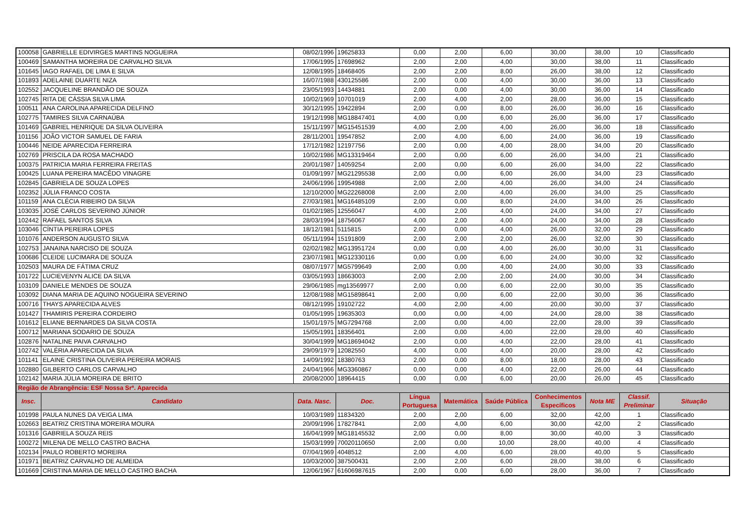| 100058 | GABRIELLE EDIVIRGES MARTINS NOGUEIRA | 08/02/1996 | 19625833 | 0,00 | 2,00 | 6,00 | 30,00 | 38,00 | 10 | Classificado |
| 100469 | SAMANTHA MOREIRA DE CARVALHO SILVA | 17/06/1995 | 17698962 | 2,00 | 2,00 | 4,00 | 30,00 | 38,00 | 11 | Classificado |
| 101645 | IAGO RAFAEL DE LIMA E SILVA | 12/08/1995 | 18468405 | 2,00 | 2,00 | 8,00 | 26,00 | 38,00 | 12 | Classificado |
| 101893 | ADELAINE DUARTE NIZA | 16/07/1988 | 430125586 | 2,00 | 0,00 | 4,00 | 30,00 | 36,00 | 13 | Classificado |
| 102552 | JACQUELINE BRANDÃO DE SOUZA | 23/05/1993 | 14434881 | 2,00 | 0,00 | 4,00 | 30,00 | 36,00 | 14 | Classificado |
| 102745 | RITA DE CÁSSIA SILVA LIMA | 10/02/1969 | 10701019 | 2,00 | 4,00 | 2,00 | 28,00 | 36,00 | 15 | Classificado |
| 100511 | ANA CAROLINA APARECIDA DELFINO | 30/12/1995 | 19422894 | 2,00 | 0,00 | 8,00 | 26,00 | 36,00 | 16 | Classificado |
| 102775 | TAMIRES SILVA CARNAÚBA | 19/12/1998 | MG18847401 | 4,00 | 0,00 | 6,00 | 26,00 | 36,00 | 17 | Classificado |
| 101469 | GABRIEL HENRIQUE DA SILVA OLIVEIRA | 15/11/1997 | MG15451539 | 4,00 | 2,00 | 4,00 | 26,00 | 36,00 | 18 | Classificado |
| 101156 | JOÃO VICTOR SAMUEL DE FARIA | 28/11/2001 | 19547852 | 2,00 | 4,00 | 6,00 | 24,00 | 36,00 | 19 | Classificado |
| 100446 | NEIDE APARECIDA FERREIRA | 17/12/1982 | 12197756 | 2,00 | 0,00 | 4,00 | 28,00 | 34,00 | 20 | Classificado |
| 102769 | PRISCILA DA ROSA MACHADO | 10/02/1986 | MG13319464 | 2,00 | 0,00 | 6,00 | 26,00 | 34,00 | 21 | Classificado |
| 100375 | PATRICIA MARIA FERREIRA FREITAS | 20/01/1987 | 14059254 | 2,00 | 0,00 | 6,00 | 26,00 | 34,00 | 22 | Classificado |
| 100425 | LUANA PEREIRA MACÊDO VINAGRE | 01/09/1997 | MG21295538 | 2,00 | 0,00 | 6,00 | 26,00 | 34,00 | 23 | Classificado |
| 102845 | GABRIELA DE SOUZA LOPES | 24/06/1996 | 19954988 | 2,00 | 2,00 | 4,00 | 26,00 | 34,00 | 24 | Classificado |
| 102352 | JÚLIA FRANCO COSTA | 12/10/2000 | MG22268008 | 2,00 | 2,00 | 4,00 | 26,00 | 34,00 | 25 | Classificado |
| 101159 | ANA CLÉCIA RIBEIRO DA SILVA | 27/03/1981 | MG16485109 | 2,00 | 0,00 | 8,00 | 24,00 | 34,00 | 26 | Classificado |
| 103035 | JOSÉ CARLOS SEVERINO JÚNIOR | 01/02/1985 | 12556047 | 4,00 | 2,00 | 4,00 | 24,00 | 34,00 | 27 | Classificado |
| 102442 | RAFAEL SANTOS SILVA | 28/03/1994 | 18756067 | 4,00 | 2,00 | 4,00 | 24,00 | 34,00 | 28 | Classificado |
| 103046 | CÍNTIA PEREIRA LOPES | 18/12/1981 | 5115815 | 2,00 | 0,00 | 4,00 | 26,00 | 32,00 | 29 | Classificado |
| 101076 | ANDERSON AUGUSTO SILVA | 05/11/1994 | 15191809 | 2,00 | 2,00 | 2,00 | 26,00 | 32,00 | 30 | Classificado |
| 102753 | JANAINA NARCISO DE SOUZA | 02/02/1982 | MG13951724 | 0,00 | 0,00 | 4,00 | 26,00 | 30,00 | 31 | Classificado |
| 100686 | CLEIDE LUCIMARA DE SOUZA | 23/07/1981 | MG12330116 | 0,00 | 0,00 | 6,00 | 24,00 | 30,00 | 32 | Classificado |
| 102503 | MAURA DE FÁTIMA CRUZ | 08/07/1977 | MG5799649 | 2,00 | 0,00 | 4,00 | 24,00 | 30,00 | 33 | Classificado |
| 101722 | LUCIEVENYN ALICE DA SILVA | 03/05/1993 | 18663003 | 2,00 | 2,00 | 2,00 | 24,00 | 30,00 | 34 | Classificado |
| 103109 | DANIELE MENDES DE SOUZA | 29/06/1985 | mg13569977 | 2,00 | 0,00 | 6,00 | 22,00 | 30,00 | 35 | Classificado |
| 103092 | DIANA MARIA DE AQUINO NOGUEIRA SEVERINO | 12/08/1988 | MG15898641 | 2,00 | 0,00 | 6,00 | 22,00 | 30,00 | 36 | Classificado |
| 100716 | THAYS APARECIDA ALVES | 08/12/1995 | 19102722 | 4,00 | 2,00 | 4,00 | 20,00 | 30,00 | 37 | Classificado |
| 101427 | THAMIRIS PEREIRA CORDEIRO | 01/05/1995 | 19635303 | 0,00 | 0,00 | 4,00 | 24,00 | 28,00 | 38 | Classificado |
| 101612 | ELIANE BERNARDES DA SILVA COSTA | 15/01/1975 | MG7294768 | 2,00 | 0,00 | 4,00 | 22,00 | 28,00 | 39 | Classificado |
| 100712 | MARIANA SODARIO DE SOUZA | 15/05/1991 | 18356401 | 2,00 | 0,00 | 4,00 | 22,00 | 28,00 | 40 | Classificado |
| 102876 | NATALINE PAIVA CARVALHO | 30/04/1999 | MG18694042 | 2,00 | 0,00 | 4,00 | 22,00 | 28,00 | 41 | Classificado |
| 102742 | VALÉRIA APARECIDA DA SILVA | 29/09/1979 | 12082550 | 4,00 | 0,00 | 4,00 | 20,00 | 28,00 | 42 | Classificado |
| 101141 | ELAINE CRISTINA OLIVEIRA PEREIRA MORAIS | 14/09/1992 | 18380763 | 2,00 | 0,00 | 8,00 | 18,00 | 28,00 | 43 | Classificado |
| 102880 | GILBERTO CARLOS CARVALHO | 24/04/1966 | MG3360867 | 0,00 | 0,00 | 4,00 | 22,00 | 26,00 | 44 | Classificado |
| 102142 | MARIA JÚLIA MOREIRA DE BRITO | 20/08/2000 | 18964415 | 0,00 | 0,00 | 6,00 | 20,00 | 26,00 | 45 | Classificado |
| Região de Abrangência: ESF Nossa Srª. Aparecida | | | | | | | | | | |
| Insc. | Candidato | Data. Nasc. | Doc. | Língua Portuguesa | Matemática | Saúde Pública | Conhecimentos Específicos | Nota ME | Classif. Preliminar | Situação |
| 101998 | PAULA NUNES DA VEIGA LIMA | 10/03/1989 | 11834320 | 2,00 | 2,00 | 6,00 | 32,00 | 42,00 | 1 | Classificado |
| 102663 | BEATRIZ CRISTINA MOREIRA MOURA | 20/09/1996 | 17827841 | 2,00 | 4,00 | 6,00 | 30,00 | 42,00 | 2 | Classificado |
| 101316 | GABRIELA SOUZA REIS | 16/04/1999 | MG18145532 | 2,00 | 0,00 | 8,00 | 30,00 | 40,00 | 3 | Classificado |
| 100272 | MILENA DE MELLO CASTRO BACHA | 15/03/1999 | 70020110650 | 2,00 | 0,00 | 10,00 | 28,00 | 40,00 | 4 | Classificado |
| 102134 | PAULO ROBERTO MOREIRA | 07/04/1969 | 4048512 | 2,00 | 4,00 | 6,00 | 28,00 | 40,00 | 5 | Classificado |
| 101971 | BEATRIZ CARVALHO DE ALMEIDA | 10/03/2000 | 387500431 | 2,00 | 2,00 | 6,00 | 28,00 | 38,00 | 6 | Classificado |
| 101669 | CRISTINA MARIA DE MELLO CASTRO BACHA | 12/06/1967 | 61606987615 | 2,00 | 0,00 | 6,00 | 28,00 | 36,00 | 7 | Classificado |